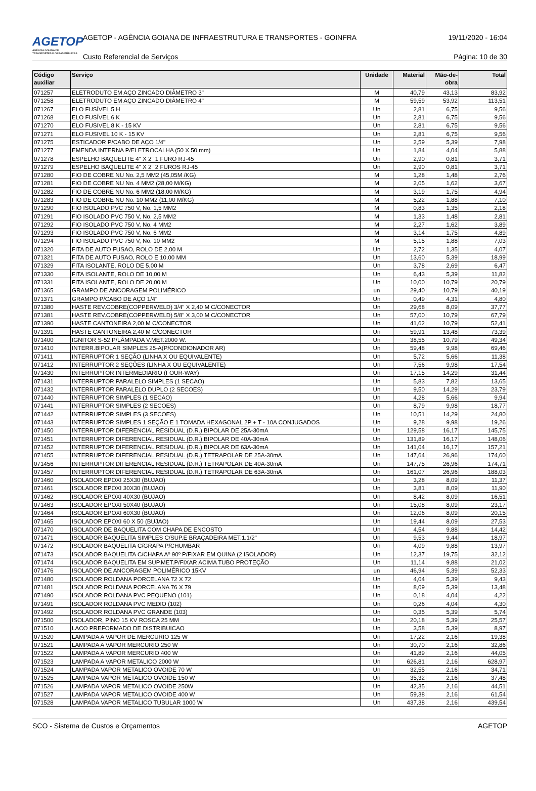AGETOP
AGÊNCIA GOIANA DE TRANSPORTES E OBRAS PÚBLICAS
AGETOP - AGÊNCIA GOIANA DE INFRAESTRUTURA E TRANSPORTES - GOINFRA
19/11/2020 - 16:04
Custo Referencial de Serviços Página: 10 de 30
| Código auxiliar | Serviço | Unidade | Material | Mão-de-obra | Total |
| --- | --- | --- | --- | --- | --- |
| 071257 | ELETRODUTO EM AÇO ZINCADO DIÂMETRO 3" | M | 40,79 | 43,13 | 83,92 |
| 071258 | ELETRODUTO EM AÇO ZINCADO DIÂMETRO 4" | M | 59,59 | 53,92 | 113,51 |
| 071267 | ELO FUSÍVEL 5 H | Un | 2,81 | 6,75 | 9,56 |
| 071268 | ELO FUSÍVEL 6 K | Un | 2,81 | 6,75 | 9,56 |
| 071270 | ELO FUSIVEL 8 K - 15 KV | Un | 2,81 | 6,75 | 9,56 |
| 071271 | ELO FUSIVEL 10 K - 15 KV | Un | 2,81 | 6,75 | 9,56 |
| 071275 | ESTICADOR P/CABO DE AÇO 1/4" | Un | 2,59 | 5,39 | 7,98 |
| 071277 | EMENDA INTERNA P/ELETROCALHA (50 X 50 mm) | Un | 1,84 | 4,04 | 5,88 |
| 071278 | ESPELHO BAQUELITE 4" X 2" 1 FURO RJ-45 | Un | 2,90 | 0,81 | 3,71 |
| 071279 | ESPELHO BAQUELITE 4" X 2" 2 FUROS RJ-45 | Un | 2,90 | 0,81 | 3,71 |
| 071280 | FIO DE COBRE NU No. 2,5 MM2 (45,05M /KG) | M | 1,28 | 1,48 | 2,76 |
| 071281 | FIO DE COBRE NU No. 4 MM2 (28,00 M/KG) | M | 2,05 | 1,62 | 3,67 |
| 071282 | FIO DE COBRE NU No. 6 MM2 (18,00 M/KG) | M | 3,19 | 1,75 | 4,94 |
| 071283 | FIO DE COBRE NU No. 10 MM2 (11,00 M/KG) | M | 5,22 | 1,88 | 7,10 |
| 071290 | FIO ISOLADO PVC 750 V, No. 1,5 MM2 | M | 0,83 | 1,35 | 2,18 |
| 071291 | FIO ISOLADO PVC 750 V, No. 2,5 MM2 | M | 1,33 | 1,48 | 2,81 |
| 071292 | FIO ISOLADO PVC 750 V, No. 4 MM2 | M | 2,27 | 1,62 | 3,89 |
| 071293 | FIO ISOLADO PVC 750 V, No. 6 MM2 | M | 3,14 | 1,75 | 4,89 |
| 071294 | FIO ISOLADO PVC 750 V, No. 10 MM2 | M | 5,15 | 1,88 | 7,03 |
| 071320 | FITA DE AUTO FUSAO, ROLO DE 2,00 M | Un | 2,72 | 1,35 | 4,07 |
| 071321 | FITA DE AUTO FUSAO, ROLO E 10,00 MM | Un | 13,60 | 5,39 | 18,99 |
| 071329 | FITA ISOLANTE, ROLO DE 5,00 M | Un | 3,78 | 2,69 | 6,47 |
| 071330 | FITA ISOLANTE, ROLO DE 10,00 M | Un | 6,43 | 5,39 | 11,82 |
| 071331 | FITA ISOLANTE, ROLO DE 20,00 M | Un | 10,00 | 10,79 | 20,79 |
| 071365 | GRAMPO DE ANCORAGEM POLIMÉRICO | un | 29,40 | 10,79 | 40,19 |
| 071371 | GRAMPO P/CABO DE AÇO 1/4" | Un | 0,49 | 4,31 | 4,80 |
| 071380 | HASTE REV.COBRE(COPPERWELD) 3/4" X 2,40 M C/CONECTOR | Un | 29,68 | 8,09 | 37,77 |
| 071381 | HASTE REV.COBRE(COPPERWELD) 5/8" X 3,00 M C/CONECTOR | Un | 57,00 | 10,79 | 67,79 |
| 071390 | HASTE CANTONEIRA 2,00 M C/CONECTOR | Un | 41,62 | 10,79 | 52,41 |
| 071391 | HASTE CANTONEIRA 2,40 M C/CONECTOR | Un | 59,91 | 13,48 | 73,39 |
| 071400 | IGNITOR S-52 P/LÂMPADA V.MET.2000 W. | Un | 38,55 | 10,79 | 49,34 |
| 071410 | INTERR.BIPOLAR SIMPLES 25-A(P/CONDIONADOR AR) | Un | 59,48 | 9,98 | 69,46 |
| 071411 | INTERRUPTOR 1 SEÇÃO (LINHA X OU EQUIVALENTE) | Un | 5,72 | 5,66 | 11,38 |
| 071412 | INTERRUPTOR 2 SEÇÕES (LINHA X OU EQUIVALENTE) | Un | 7,56 | 9,98 | 17,54 |
| 071430 | INTERRUPTOR INTERMEDIARIO (FOUR-WAY) | Un | 17,15 | 14,29 | 31,44 |
| 071431 | INTERRUPTOR PARALELO SIMPLES (1 SECAO) | Un | 5,83 | 7,82 | 13,65 |
| 071432 | INTERRUPTOR PARALELO DUPLO (2 SECOES) | Un | 9,50 | 14,29 | 23,79 |
| 071440 | INTERRUPTOR SIMPLES (1 SECAO) | Un | 4,28 | 5,66 | 9,94 |
| 071441 | INTERRUPTOR SIMPLES (2 SECOES) | Un | 8,79 | 9,98 | 18,77 |
| 071442 | INTERRUPTOR SIMPLES (3 SECOES) | Un | 10,51 | 14,29 | 24,80 |
| 071443 | INTERRUPTOR SIMPLES 1 SEÇÃO E 1 TOMADA HEXAGONAL 2P + T - 10A CONJUGADOS | Un | 9,28 | 9,98 | 19,26 |
| 071450 | INTERRUPTOR DIFERENCIAL RESIDUAL (D.R.) BIPOLAR DE 25A-30mA | Un | 129,58 | 16,17 | 145,75 |
| 071451 | INTERRUPTOR DIFERENCIAL RESIDUAL (D.R.) BIPOLAR DE 40A-30mA | Un | 131,89 | 16,17 | 148,06 |
| 071452 | INTERRUPTOR DIFERENCIAL RESIDUAL (D.R.) BIPOLAR DE 63A-30mA | Un | 141,04 | 16,17 | 157,21 |
| 071455 | INTERRUPTOR DIFERENCIAL RESIDUAL (D.R.) TETRAPOLAR DE 25A-30mA | Un | 147,64 | 26,96 | 174,60 |
| 071456 | INTERRUPTOR DIFERENCIAL RESIDUAL (D.R.) TETRAPOLAR DE 40A-30mA | Un | 147,75 | 26,96 | 174,71 |
| 071457 | INTERRUPTOR DIFERENCIAL RESIDUAL (D.R.) TETRAPOLAR DE 63A-30mA | Un | 161,07 | 26,96 | 188,03 |
| 071460 | ISOLADOR EPOXI 25X30 (BUJAO) | Un | 3,28 | 8,09 | 11,37 |
| 071461 | ISOLADOR EPOXI 30X30 (BUJAO) | Un | 3,81 | 8,09 | 11,90 |
| 071462 | ISOLADOR EPOXI 40X30 (BUJAO) | Un | 8,42 | 8,09 | 16,51 |
| 071463 | ISOLADOR EPOXI 50X40 (BUJAO) | Un | 15,08 | 8,09 | 23,17 |
| 071464 | ISOLADOR EPOXI 60X30 (BUJAO) | Un | 12,06 | 8,09 | 20,15 |
| 071465 | ISOLADOR EPOXI 60 X 50 (BUJAO) | Un | 19,44 | 8,09 | 27,53 |
| 071470 | ISOLADOR DE BAQUELITA COM CHAPA DE ENCOSTO | Un | 4,54 | 9,88 | 14,42 |
| 071471 | ISOLADOR BAQUELITA SIMPLES C/SUP.E BRAÇADEIRA MET.1.1/2" | Un | 9,53 | 9,44 | 18,97 |
| 071472 | ISOLADOR BAQUELITA C/GRAPA P/CHUMBAR | Un | 4,09 | 9,88 | 13,97 |
| 071473 | ISOLADOR BAQUELITA C/CHAPA Aº 90º P/FIXAR EM QUINA (2 ISOLADOR) | Un | 12,37 | 19,75 | 32,12 |
| 071474 | ISOLADOR BAQUELITA EM SUP.MET.P/FIXAR ACIMA TUBO PROTEÇÃO | Un | 11,14 | 9,88 | 21,02 |
| 071476 | ISOLADOR DE ANCORAGEM POLIMÉRICO 15KV | un | 46,94 | 5,39 | 52,33 |
| 071480 | ISOLADOR ROLDANA PORCELANA 72 X 72 | Un | 4,04 | 5,39 | 9,43 |
| 071481 | ISOLADOR ROLDANA PORCELANA 76 X 79 | Un | 8,09 | 5,39 | 13,48 |
| 071490 | ISOLADOR ROLDANA PVC PEQUENO (101) | Un | 0,18 | 4,04 | 4,22 |
| 071491 | ISOLADOR ROLDANA PVC MEDIO (102) | Un | 0,26 | 4,04 | 4,30 |
| 071492 | ISOLADOR ROLDANA PVC GRANDE (103) | Un | 0,35 | 5,39 | 5,74 |
| 071500 | ISOLADOR, PINO 15 KV ROSCA 25 MM | Un | 20,18 | 5,39 | 25,57 |
| 071510 | LACO PREFORMADO DE DISTRIBUICAO | Un | 3,58 | 5,39 | 8,97 |
| 071520 | LAMPADA A VAPOR DE MERCURIO 125 W | Un | 17,22 | 2,16 | 19,38 |
| 071521 | LAMPADA A VAPOR MERCURIO 250 W | Un | 30,70 | 2,16 | 32,86 |
| 071522 | LAMPADA A VAPOR MERCURIO 400 W | Un | 41,89 | 2,16 | 44,05 |
| 071523 | LAMPADA A VAPOR METALICO 2000 W | Un | 626,81 | 2,16 | 628,97 |
| 071524 | LAMPADA VAPOR METALICO OVOIDE 70 W | Un | 32,55 | 2,16 | 34,71 |
| 071525 | LAMPADA VAPOR METALICO OVOIDE 150 W | Un | 35,32 | 2,16 | 37,48 |
| 071526 | LAMPADA VAPOR METALICO OVOIDE 250W | Un | 42,35 | 2,16 | 44,51 |
| 071527 | LAMPADA VAPOR METALICO OVOIDE 400 W | Un | 59,38 | 2,16 | 61,54 |
| 071528 | LAMPADA VAPOR METALICO TUBULAR 1000 W | Un | 437,38 | 2,16 | 439,54 |
SCO - Sistema de Custos e Orçamentos AGETOP